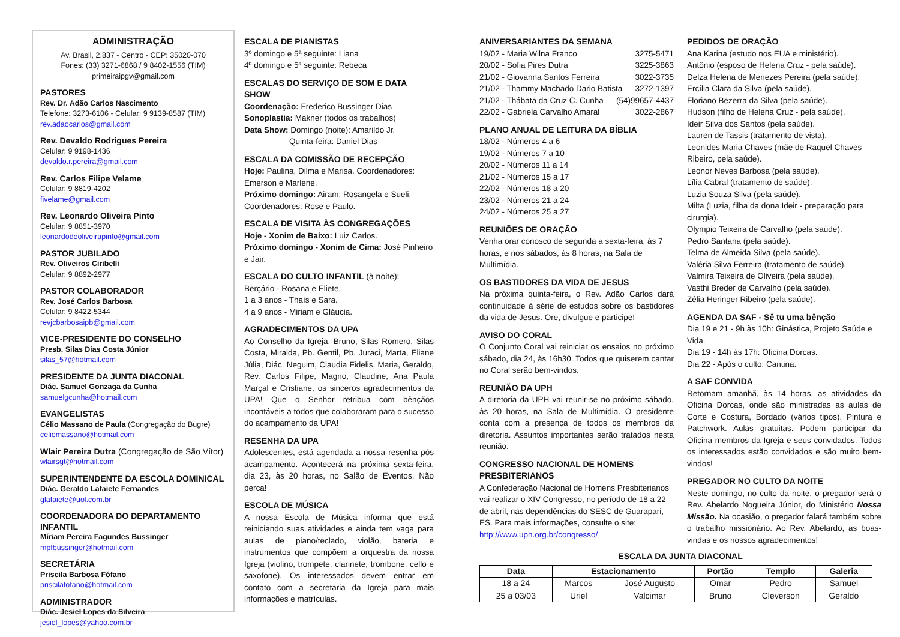ADMINISTRAÇÃO
Av. Brasil, 2.837 - Centro - CEP: 35020-070
Fones: (33) 3271-6868 / 9 8402-1556 (TIM)
primeiraipgv@gmail.com
PASTORES
Rev. Dr. Adão Carlos Nascimento
Telefone: 3273-6106 - Celular: 9 9139-8587 (TIM)
rev.adaocarlos@gmail.com
Rev. Devaldo Rodrigues Pereira
Celular: 9 9198-1436
devaldo.r.pereira@gmail.com
Rev. Carlos Filipe Velame
Celular: 9 8819-4202
fivelame@gmail.com
Rev. Leonardo Oliveira Pinto
Celular: 9 8851-3970
leonardodeoliveirapinto@gmail.com
PASTOR JUBILADO
Rev. Oliveiros Ciribelli
Celular: 9 8892-2977
PASTOR COLABORADOR
Rev. José Carlos Barbosa
Celular: 9 8422-5344
revjcbarbosaipb@gmail.com
VICE-PRESIDENTE DO CONSELHO
Presb. Silas Dias Costa Júnior
silas_57@hotmail.com
PRESIDENTE DA JUNTA DIACONAL
Diác. Samuel Gonzaga da Cunha
samuelgcunha@hotmail.com
EVANGELISTAS
Célio Massano de Paula (Congregação do Bugre)
celiomassano@hotmail.com
Wlair Pereira Dutra (Congregação de São Vítor)
wlairsgt@hotmail.com
SUPERINTENDENTE DA ESCOLA DOMINICAL
Diác. Geraldo Lafaiete Fernandes
glafaiete@uol.com.br
COORDENADORA DO DEPARTAMENTO INFANTIL
Míriam Pereira Fagundes Bussinger
mpfbussinger@hotmail.com
SECRETÁRIA
Priscila Barbosa Fófano
priscilafofano@hotmail.com
ADMINISTRADOR
Diác. Jesiel Lopes da Silveira
jesiel_lopes@yahoo.com.br
ESCALA DE PIANISTAS
3º domingo e 5ª seguinte: Liana
4º domingo e 5ª seguinte: Rebeca
ESCALAS DO SERVIÇO DE SOM E DATA SHOW
Coordenação: Frederico Bussinger Dias
Sonoplastia: Makner (todos os trabalhos)
Data Show: Domingo (noite): Amarildo Jr.
Quinta-feira: Daniel Dias
ESCALA DA COMISSÃO DE RECEPÇÃO
Hoje: Paulina, Dilma e Marisa. Coordenadores: Emerson e Marlene.
Próximo domingo: Airam, Rosangela e Sueli. Coordenadores: Rose e Paulo.
ESCALA DE VISITA ÀS CONGREGAÇÕES
Hoje - Xonim de Baixo: Luiz Carlos.
Próximo domingo - Xonim de Cima: José Pinheiro e Jair.
ESCALA DO CULTO INFANTIL (à noite):
Berçário - Rosana e Eliete.
1 a 3 anos - Thaís e Sara.
4 a 9 anos - Miriam e Gláucia.
AGRADECIMENTOS DA UPA
Ao Conselho da Igreja, Bruno, Silas Romero, Silas Costa, Miralda, Pb. Gentil, Pb. Juraci, Marta, Eliane Júlia, Diác. Neguim, Claudia Fidelis, Maria, Geraldo, Rev. Carlos Filipe, Magno, Claudine, Ana Paula Marçal e Cristiane, os sinceros agradecimentos da UPA! Que o Senhor retribua com bênçãos incontáveis a todos que colaboraram para o sucesso do acampamento da UPA!
RESENHA DA UPA
Adolescentes, está agendada a nossa resenha pós acampamento. Acontecerá na próxima sexta-feira, dia 23, às 20 horas, no Salão de Eventos. Não perca!
ESCOLA DE MÚSICA
A nossa Escola de Música informa que está reiniciando suas atividades e ainda tem vaga para aulas de piano/teclado, violão, bateria e instrumentos que compõem a orquestra da nossa Igreja (violino, trompete, clarinete, trombone, cello e saxofone). Os interessados devem entrar em contato com a secretaria da Igreja para mais informações e matrículas.
ANIVERSARIANTES DA SEMANA
19/02 - Maria Wilna Franco 3275-5471
20/02 - Sofia Pires Dutra 3225-3863
21/02 - Giovanna Santos Ferreira 3022-3735
21/02 - Thammy Machado Dario Batista 3272-1397
21/02 - Thábata da Cruz C. Cunha (54)99657-4437
22/02 - Gabriela Carvalho Amaral 3022-2867
PLANO ANUAL DE LEITURA DA BÍBLIA
18/02 - Números 4 a 6
19/02 - Números 7 a 10
20/02 - Números 11 a 14
21/02 - Números 15 a 17
22/02 - Números 18 a 20
23/02 - Números 21 a 24
24/02 - Números 25 a 27
REUNIÕES DE ORAÇÃO
Venha orar conosco de segunda a sexta-feira, às 7 horas, e nos sábados, às 8 horas, na Sala de Multimídia.
OS BASTIDORES DA VIDA DE JESUS
Na próxima quinta-feira, o Rev. Adão Carlos dará continuidade à série de estudos sobre os bastidores da vida de Jesus. Ore, divulgue e participe!
AVISO DO CORAL
O Conjunto Coral vai reiniciar os ensaios no próximo sábado, dia 24, às 16h30. Todos que quiserem cantar no Coral serão bem-vindos.
REUNIÃO DA UPH
A diretoria da UPH vai reunir-se no próximo sábado, às 20 horas, na Sala de Multimídia. O presidente conta com a presença de todos os membros da diretoria. Assuntos importantes serão tratados nesta reunião.
CONGRESSO NACIONAL DE HOMENS PRESBITERIANOS
A Confederação Nacional de Homens Presbiterianos vai realizar o XIV Congresso, no período de 18 a 22 de abril, nas dependências do SESC de Guarapari, ES. Para mais informações, consulte o site: http://www.uph.org.br/congresso/
PEDIDOS DE ORAÇÃO
Ana Karina (estudo nos EUA e ministério).
Antônio (esposo de Helena Cruz - pela saúde).
Delza Helena de Menezes Pereira (pela saúde).
Ercília Clara da Silva (pela saúde).
Floriano Bezerra da Silva (pela saúde).
Hudson (filho de Helena Cruz - pela saúde).
Ideir Silva dos Santos (pela saúde).
Lauren de Tassis (tratamento de vista).
Leonides Maria Chaves (mãe de Raquel Chaves Ribeiro, pela saúde).
Leonor Neves Barbosa (pela saúde).
Lília Cabral (tratamento de saúde).
Luzia Souza Silva (pela saúde).
Milta (Luzia, filha da dona Ideir - preparação para cirurgia).
Olympio Teixeira de Carvalho (pela saúde).
Pedro Santana (pela saúde).
Telma de Almeida Silva (pela saúde).
Valéria Silva Ferreira (tratamento de saúde).
Valmira Teixeira de Oliveira (pela saúde).
Vasthi Breder de Carvalho (pela saúde).
Zélia Heringer Ribeiro (pela saúde).
AGENDA DA SAF - Sê tu uma bênção
Dia 19 e 21 - 9h às 10h: Ginástica, Projeto Saúde e Vida.
Dia 19 - 14h às 17h: Oficina Dorcas.
Dia 22 - Após o culto: Cantina.
A SAF CONVIDA
Retornam amanhã, às 14 horas, as atividades da Oficina Dorcas, onde são ministradas as aulas de Corte e Costura, Bordado (vários tipos), Pintura e Patchwork. Aulas gratuitas. Podem participar da Oficina membros da Igreja e seus convidados. Todos os interessados estão convidados e são muito bem-vindos!
PREGADOR NO CULTO DA NOITE
Neste domingo, no culto da noite, o pregador será o Rev. Abelardo Nogueira Júnior, do Ministério Nossa Missão. Na ocasião, o pregador falará também sobre o trabalho missionário. Ao Rev. Abelardo, as boas-vindas e os nossos agradecimentos!
ESCALA DA JUNTA DIACONAL
| Data | Estacionamento | | Portão | Templo | Galeria |
| --- | --- | --- | --- | --- | --- |
| 18 a 24 | Marcos | José Augusto | Omar | Pedro | Samuel |
| 25 a 03/03 | Uriel | Valcimar | Bruno | Cleverson | Geraldo |